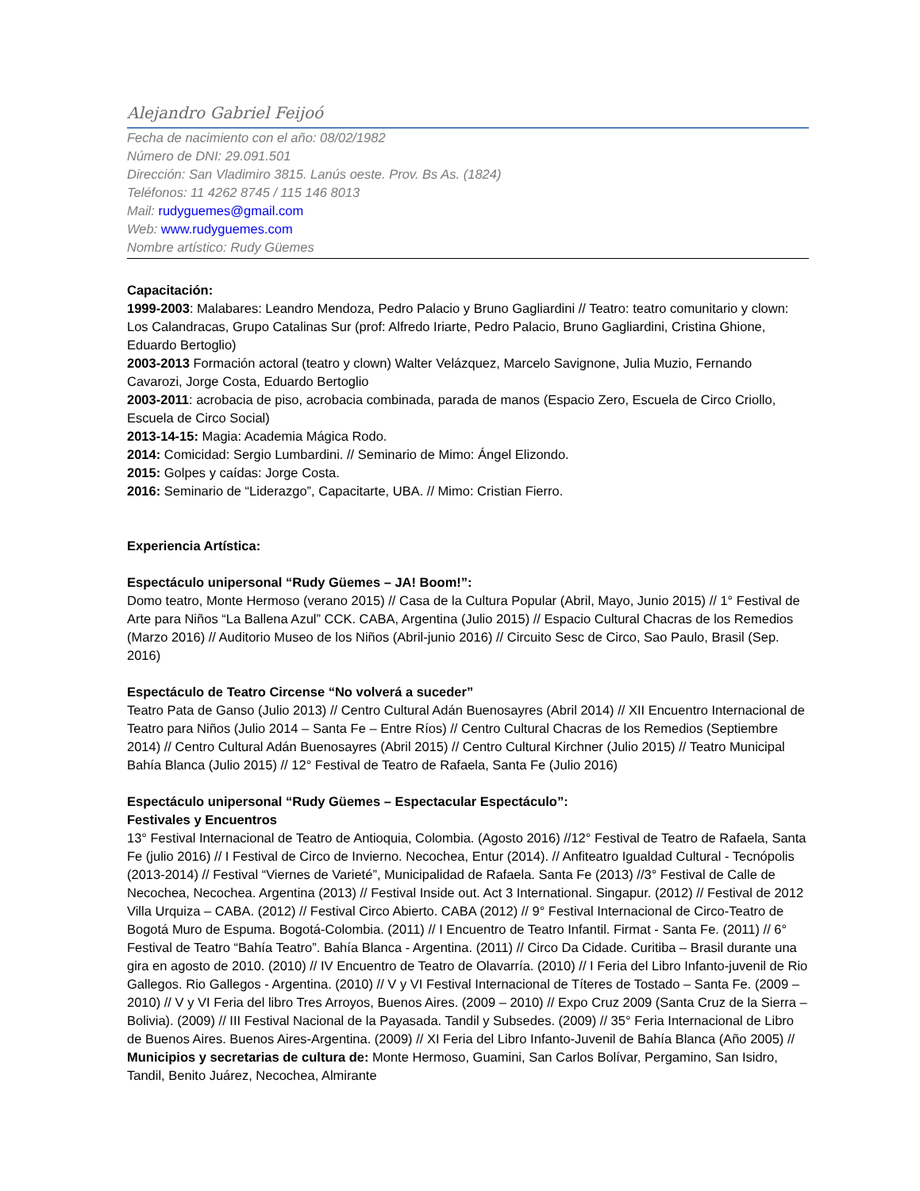Alejandro Gabriel Feijoó
Fecha de nacimiento con el año: 08/02/1982
Número de DNI: 29.091.501
Dirección: San Vladimiro 3815. Lanús oeste. Prov. Bs As. (1824)
Teléfonos: 11 4262 8745 / 115 146 8013
Mail: rudyguemes@gmail.com
Web: www.rudyguemes.com
Nombre artístico: Rudy Güemes
Capacitación:
1999-2003: Malabares: Leandro Mendoza, Pedro Palacio y Bruno Gagliardini // Teatro: teatro comunitario y clown: Los Calandracas, Grupo Catalinas Sur (prof: Alfredo Iriarte, Pedro Palacio, Bruno Gagliardini, Cristina Ghione, Eduardo Bertoglio)
2003-2013 Formación actoral (teatro y clown) Walter Velázquez, Marcelo Savignone, Julia Muzio, Fernando Cavarozi, Jorge Costa, Eduardo Bertoglio
2003-2011: acrobacia de piso, acrobacia combinada, parada de manos (Espacio Zero, Escuela de Circo Criollo, Escuela de Circo Social)
2013-14-15: Magia: Academia Mágica Rodo.
2014: Comicidad: Sergio Lumbardini. // Seminario de Mimo: Ángel Elizondo.
2015: Golpes y caídas: Jorge Costa.
2016: Seminario de “Liderazgo”, Capacitarte, UBA. // Mimo: Cristian Fierro.
Experiencia Artística:
Espectáculo unipersonal “Rudy Güemes – JA! Boom!”:
Domo teatro, Monte Hermoso (verano 2015) // Casa de la Cultura Popular (Abril, Mayo, Junio 2015) // 1° Festival de Arte para Niños “La Ballena Azul” CCK. CABA, Argentina (Julio 2015) // Espacio Cultural Chacras de los Remedios (Marzo 2016) // Auditorio Museo de los Niños (Abril-junio 2016) // Circuito Sesc de Circo, Sao Paulo, Brasil (Sep. 2016)
Espectáculo de Teatro Circense “No volverá a suceder”
Teatro Pata de Ganso (Julio 2013) // Centro Cultural Adán Buenosayres (Abril 2014) // XII Encuentro Internacional de Teatro para Niños (Julio 2014 – Santa Fe – Entre Ríos) // Centro Cultural Chacras de los Remedios (Septiembre 2014) // Centro Cultural Adán Buenosayres (Abril 2015) // Centro Cultural Kirchner (Julio 2015) // Teatro Municipal Bahía Blanca (Julio 2015) // 12° Festival de Teatro de Rafaela, Santa Fe (Julio 2016)
Espectáculo unipersonal “Rudy Güemes – Espectacular Espectáculo”:
Festivales y Encuentros
13° Festival Internacional de Teatro de Antioquia, Colombia. (Agosto 2016) //12° Festival de Teatro de Rafaela, Santa Fe (julio 2016) // I Festival de Circo de Invierno. Necochea, Entur (2014). // Anfiteatro Igualdad Cultural - Tecnópolis (2013-2014) // Festival “Viernes de Varieté”, Municipalidad de Rafaela. Santa Fe (2013) //3° Festival de Calle de Necochea, Necochea. Argentina (2013) // Festival Inside out. Act 3 International. Singapur. (2012) // Festival de 2012 Villa Urquiza – CABA. (2012) // Festival Circo Abierto. CABA (2012) // 9° Festival Internacional de Circo-Teatro de Bogotá Muro de Espuma. Bogotá-Colombia. (2011) // I Encuentro de Teatro Infantil. Firmat - Santa Fe. (2011) // 6° Festival de Teatro “Bahía Teatro”. Bahía Blanca - Argentina. (2011) // Circo Da Cidade. Curitiba – Brasil durante una gira en agosto de 2010. (2010) // IV Encuentro de Teatro de Olavarría. (2010) // I Feria del Libro Infanto-juvenil de Rio Gallegos. Rio Gallegos - Argentina. (2010) // V y VI Festival Internacional de Títeres de Tostado – Santa Fe. (2009 – 2010) // V y VI Feria del libro Tres Arroyos, Buenos Aires. (2009 – 2010) // Expo Cruz 2009 (Santa Cruz de la Sierra – Bolivia). (2009) // III Festival Nacional de la Payasada. Tandil y Subsedes. (2009) // 35° Feria Internacional de Libro de Buenos Aires. Buenos Aires-Argentina. (2009) // XI Feria del Libro Infanto-Juvenil de Bahía Blanca (Año 2005) // Municipios y secretarias de cultura de: Monte Hermoso, Guamini, San Carlos Bolívar, Pergamino, San Isidro, Tandil, Benito Juárez, Necochea, Almirante